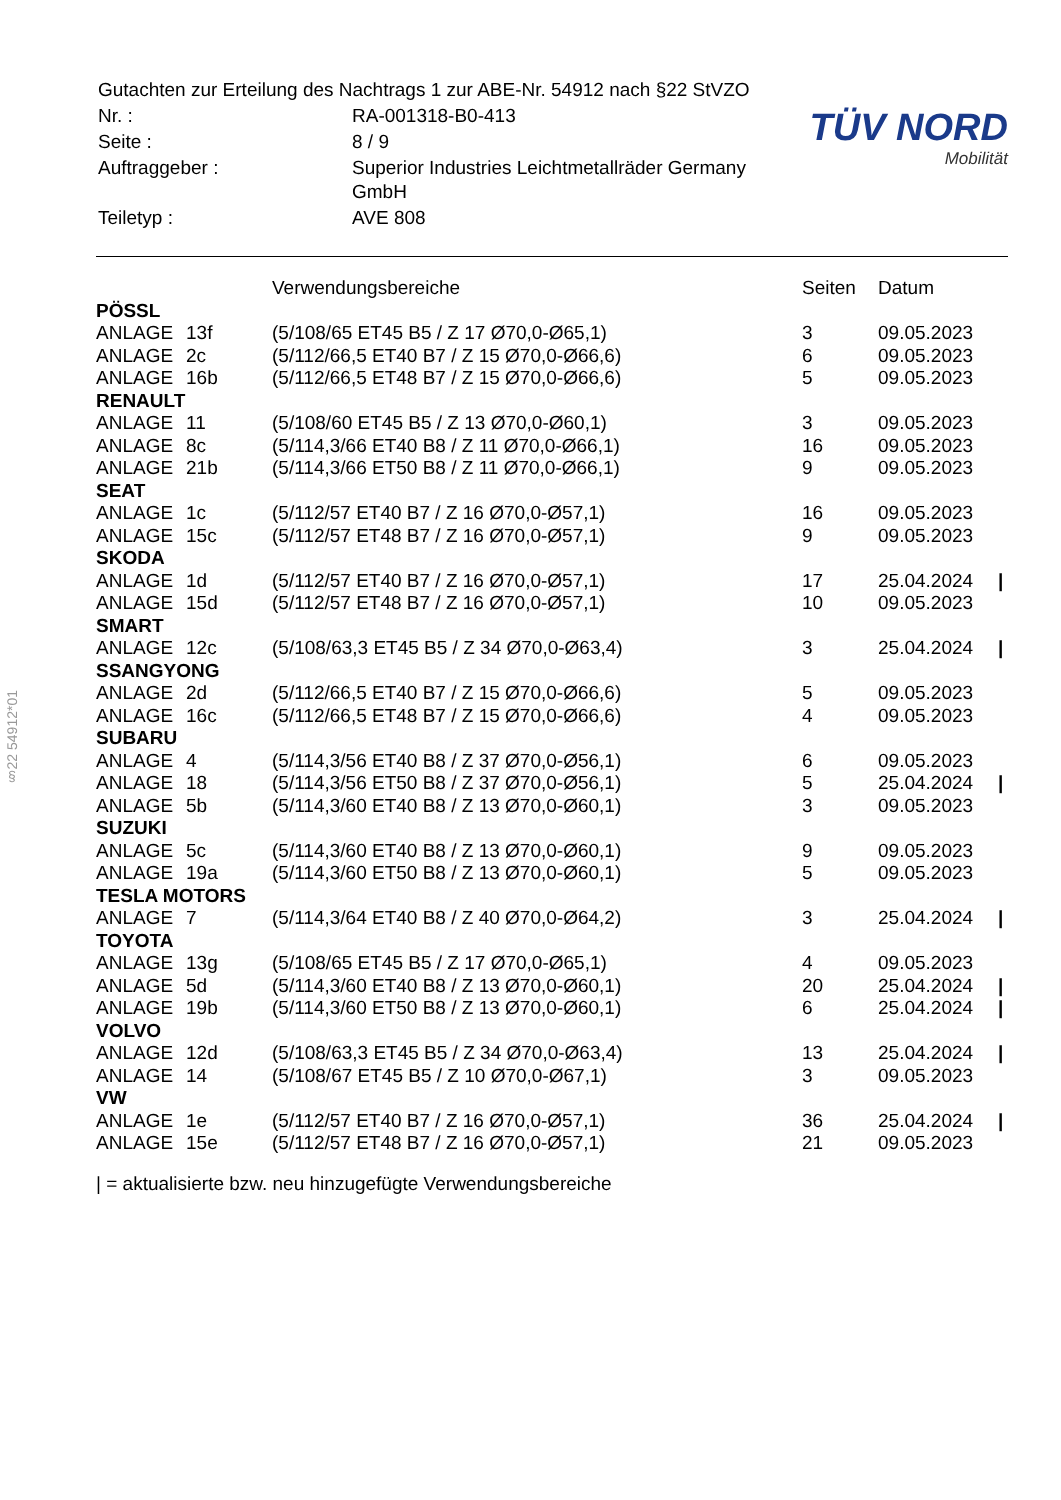§22 54912*01
| Gutachten zur Erteilung des Nachtrags 1 zur ABE-Nr. 54912 nach §22 StVZO | |
| Nr. : | RA-001318-B0-413 |
| Seite : | 8 / 9 |
| Auftraggeber : | Superior Industries Leichtmetallräder Germany GmbH |
| Teiletyp : | AVE 808 |
TÜV NORD
Mobilität
| | | Verwendungsbereiche | Seiten | Datum | |
| --- | --- | --- | --- | --- | --- |
| PÖSSL | | | | | |
| ANLAGE | 13f | (5/108/65 ET45 B5 / Z 17 Ø70,0-Ø65,1) | 3 | 09.05.2023 | |
| ANLAGE | 2c | (5/112/66,5 ET40 B7 / Z 15 Ø70,0-Ø66,6) | 6 | 09.05.2023 | |
| ANLAGE | 16b | (5/112/66,5 ET48 B7 / Z 15 Ø70,0-Ø66,6) | 5 | 09.05.2023 | |
| RENAULT | | | | | |
| ANLAGE | 11 | (5/108/60 ET45 B5 / Z 13 Ø70,0-Ø60,1) | 3 | 09.05.2023 | |
| ANLAGE | 8c | (5/114,3/66 ET40 B8 / Z 11 Ø70,0-Ø66,1) | 16 | 09.05.2023 | |
| ANLAGE | 21b | (5/114,3/66 ET50 B8 / Z 11 Ø70,0-Ø66,1) | 9 | 09.05.2023 | |
| SEAT | | | | | |
| ANLAGE | 1c | (5/112/57 ET40 B7 / Z 16 Ø70,0-Ø57,1) | 16 | 09.05.2023 | |
| ANLAGE | 15c | (5/112/57 ET48 B7 / Z 16 Ø70,0-Ø57,1) | 9 | 09.05.2023 | |
| SKODA | | | | | |
| ANLAGE | 1d | (5/112/57 ET40 B7 / Z 16 Ø70,0-Ø57,1) | 17 | 25.04.2024 | / |
| ANLAGE | 15d | (5/112/57 ET48 B7 / Z 16 Ø70,0-Ø57,1) | 10 | 09.05.2023 | |
| SMART | | | | | |
| ANLAGE | 12c | (5/108/63,3 ET45 B5 / Z 34 Ø70,0-Ø63,4) | 3 | 25.04.2024 | / |
| SSANGYONG | | | | | |
| ANLAGE | 2d | (5/112/66,5 ET40 B7 / Z 15 Ø70,0-Ø66,6) | 5 | 09.05.2023 | |
| ANLAGE | 16c | (5/112/66,5 ET48 B7 / Z 15 Ø70,0-Ø66,6) | 4 | 09.05.2023 | |
| SUBARU | | | | | |
| ANLAGE | 4 | (5/114,3/56 ET40 B8 / Z 37 Ø70,0-Ø56,1) | 6 | 09.05.2023 | |
| ANLAGE | 18 | (5/114,3/56 ET50 B8 / Z 37 Ø70,0-Ø56,1) | 5 | 25.04.2024 | / |
| ANLAGE | 5b | (5/114,3/60 ET40 B8 / Z 13 Ø70,0-Ø60,1) | 3 | 09.05.2023 | |
| SUZUKI | | | | | |
| ANLAGE | 5c | (5/114,3/60 ET40 B8 / Z 13 Ø70,0-Ø60,1) | 9 | 09.05.2023 | |
| ANLAGE | 19a | (5/114,3/60 ET50 B8 / Z 13 Ø70,0-Ø60,1) | 5 | 09.05.2023 | |
| TESLA MOTORS | | | | | |
| ANLAGE | 7 | (5/114,3/64 ET40 B8 / Z 40 Ø70,0-Ø64,2) | 3 | 25.04.2024 | / |
| TOYOTA | | | | | |
| ANLAGE | 13g | (5/108/65 ET45 B5 / Z 17 Ø70,0-Ø65,1) | 4 | 09.05.2023 | |
| ANLAGE | 5d | (5/114,3/60 ET40 B8 / Z 13 Ø70,0-Ø60,1) | 20 | 25.04.2024 | / |
| ANLAGE | 19b | (5/114,3/60 ET50 B8 / Z 13 Ø70,0-Ø60,1) | 6 | 25.04.2024 | / |
| VOLVO | | | | | |
| ANLAGE | 12d | (5/108/63,3 ET45 B5 / Z 34 Ø70,0-Ø63,4) | 13 | 25.04.2024 | / |
| ANLAGE | 14 | (5/108/67 ET45 B5 / Z 10 Ø70,0-Ø67,1) | 3 | 09.05.2023 | |
| VW | | | | | |
| ANLAGE | 1e | (5/112/57 ET40 B7 / Z 16 Ø70,0-Ø57,1) | 36 | 25.04.2024 | / |
| ANLAGE | 15e | (5/112/57 ET48 B7 / Z 16 Ø70,0-Ø57,1) | 21 | 09.05.2023 | |
| = aktualisierte bzw. neu hinzugefügte Verwendungsbereiche